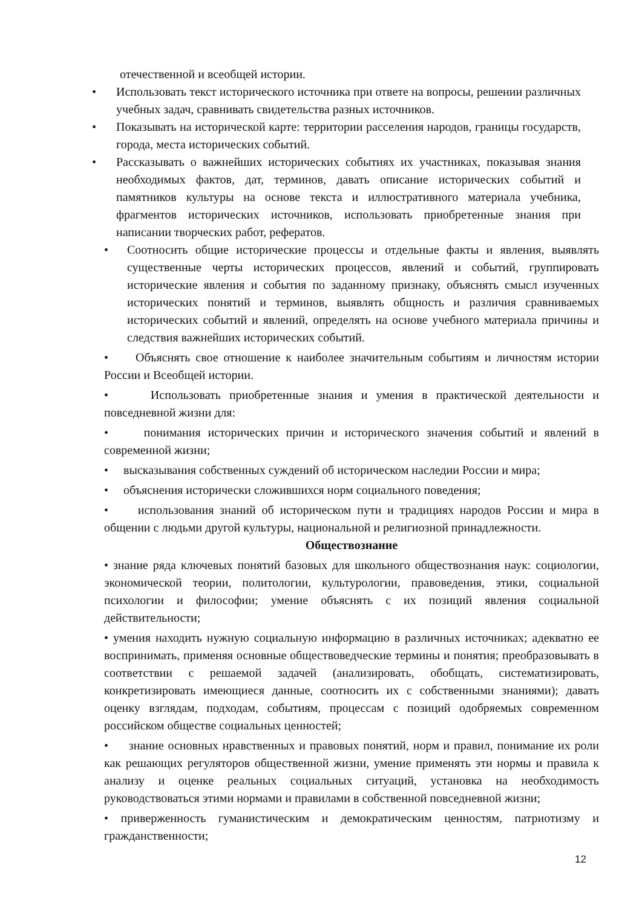отечественной и всеобщей истории.
• Использовать текст исторического источника при ответе на вопросы, решении различных учебных задач, сравнивать свидетельства разных источников.
• Показывать на исторической карте: территории расселения народов, границы государств, города, места исторических событий.
• Рассказывать о важнейших исторических событиях их участниках, показывая знания необходимых фактов, дат, терминов, давать описание исторических событий и памятников культуры на основе текста и иллюстративного материала учебника, фрагментов исторических источников, использовать приобретенные знания при написании творческих работ, рефератов.
• Соотносить общие исторические процессы и отдельные факты и явления, выявлять существенные черты исторических процессов, явлений и событий, группировать исторические явления и события по заданному признаку, объяснять смысл изученных исторических понятий и терминов, выявлять общность и различия сравниваемых исторических событий и явлений, определять на основе учебного материала причины и следствия важнейших исторических событий.
• Объяснять свое отношение к наиболее значительным событиям и личностям истории России и Всеобщей истории.
• Использовать приобретенные знания и умения в практической деятельности и повседневной жизни для:
• понимания исторических причин и исторического значения событий и явлений в современной жизни;
• высказывания собственных суждений об историческом наследии России и мира;
• объяснения исторически сложившихся норм социального поведения;
• использования знаний об историческом пути и традициях народов России и мира в общении с людьми другой культуры, национальной и религиозной принадлежности.
Обществознание
• знание ряда ключевых понятий базовых для школьного обществознания наук: социологии, экономической теории, политологии, культурологии, правоведения, этики, социальной психологии и философии; умение объяснять с их позиций явления социальной действительности;
• умения находить нужную социальную информацию в различных источниках; адекватно ее воспринимать, применяя основные обществоведческие термины и понятия; преобразовывать в соответствии с решаемой задачей (анализировать, обобщать, систематизировать, конкретизировать имеющиеся данные, соотносить их с собственными знаниями); давать оценку взглядам, подходам, событиям, процессам с позиций одобряемых современном российском обществе социальных ценностей;
• знание основных нравственных и правовых понятий, норм и правил, понимание их роли как решающих регуляторов общественной жизни, умение применять эти нормы и правила к анализу и оценке реальных социальных ситуаций, установка на необходимость руководствоваться этими нормами и правилами в собственной повседневной жизни;
• приверженность гуманистическим и демократическим ценностям, патриотизму и гражданственности;
12